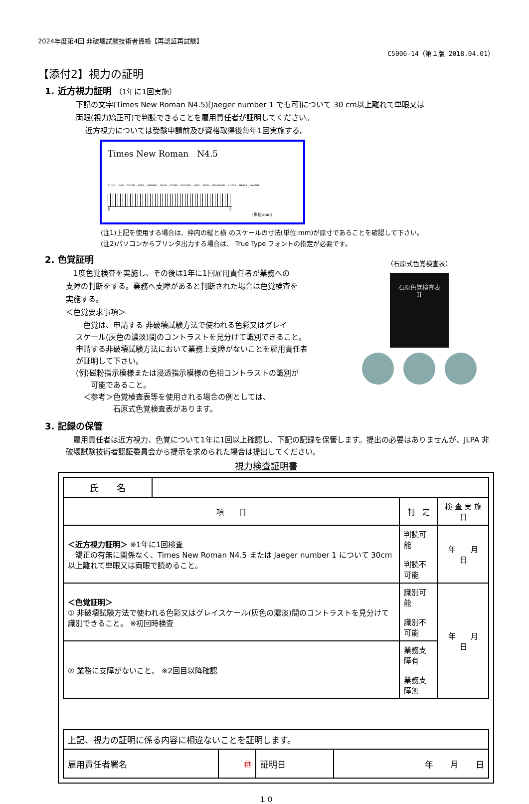2024年度第4回 非破壊試験技術者資格【再認証再試験】
C5006-14（第１版 2018.04.01）
【添付2】視力の証明
1. 近方視力証明 （1年に1回実施）
下記の文字(Times New Roman N4.5)[Jaeger number 1 でも可]について 30 cm以上離れて単眼又は
両眼(視力矯正可)で判読できることを雇用責任者が証明してください。
近方視力については受験申請前及び資格取得後毎年1回実施する。
Times New Roman　N4.5
4.5pt : ace , moon , rose , amuse , cave , cross , excuse , wax , zero , measure , curve , news , owner
0 5
(単位:mm)
(注1)上記を使用する場合は、枠内の縦と横 のスケールの寸法(単位:mm)が原寸であることを確認して下さい。
(注2)パソコンからプリンタ出力する場合は、 True Type フォントの指定が必要です。
2. 色覚証明
　1度色覚検査を実施し、その後は1年に1回雇用責任者が業務への
支障の判断をする。業務へ支障があると判断された場合は色覚検査を
実施する。
＜色覚要求事項＞
　色覚は、申請する 非破壊試験方法で使われる色彩又はグレイ
スケール(灰色の濃淡)間のコントラストを見分けて識別できること。
申請する非破壊試験方法において業務上支障がないことを雇用責任者
が証明して下さい。
(例)磁粉指示模様または浸透指示模様の色相コントラストの識別が
　　可能であること。
　＜参考＞色覚検査表等を使用される場合の例としては、
　　　　　石原式色覚検査表があります。
（石原式色覚検査表）
石原色覚検査表
II
3. 記録の保管
　雇用責任者は近方視力、色覚について1年に1回以上確認し、下記の記録を保管します。提出の必要はありませんが、JLPA 非破壊試験技術者認証委員会から提示を求められた場合は提出してください。
視力検査証明書
| 氏 名 | | | |
| 項 目 | | 判 定 | 検 査 実 施 日 |
| ＜近方視力証明＞ ※1年に1回検査 矯正の有無に関係なく、Times New Roman N4.5 または Jaeger number 1 について 30cm 以上離れて単眼又は両眼で読めること。 | | 判読可能 判読不可能 | 年 月 日 |
| ＜色覚証明＞ ① 非破壊試験方法で使われる色彩又はグレイスケール(灰色の濃淡)間のコントラストを見分けて識別できること。 ※初回時検査 | | 識別可能 識別不可能 | 年 月 日 |
| ② 業務に支障がないこと。 ※2回目以降確認 | | 業務支障有 業務支障無 | |
| 上記、視力の証明に係る内容に相違ないことを証明します。 | | | |
| 雇用責任者署名 | ㊞ | 証明日 | 年 月 日 |
１０